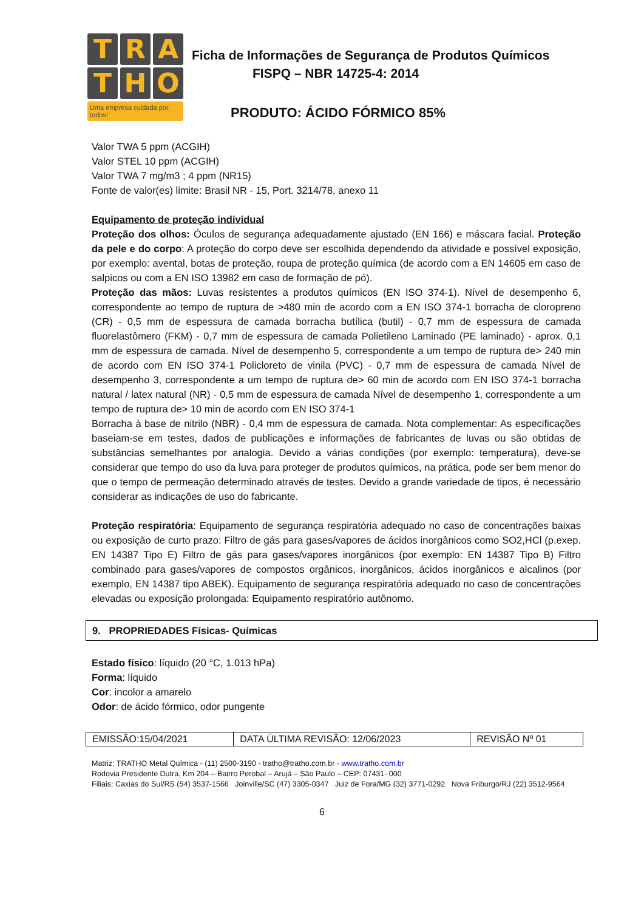T
R
A
T
H
O
Uma empresa cuidada por todos!
Ficha de Informações de Segurança de Produtos Químicos
FISPQ – NBR 14725-4: 2014
PRODUTO: ÁCIDO FÓRMICO 85%
Valor TWA 5 ppm (ACGIH)
Valor STEL 10 ppm (ACGIH)
Valor TWA 7 mg/m3 ; 4 ppm (NR15)
Fonte de valor(es) limite: Brasil NR - 15, Port. 3214/78, anexo 11
Equipamento de proteção individual
Proteção dos olhos: Óculos de segurança adequadamente ajustado (EN 166) e máscara facial. Proteção da pele e do corpo: A proteção do corpo deve ser escolhida dependendo da atividade e possível exposição, por exemplo: avental, botas de proteção, roupa de proteção química (de acordo com a EN 14605 em caso de salpicos ou com a EN ISO 13982 em caso de formação de pó).
Proteção das mãos: Luvas resistentes a produtos químicos (EN ISO 374-1). Nível de desempenho 6, correspondente ao tempo de ruptura de >480 min de acordo com a EN ISO 374-1 borracha de cloropreno (CR) - 0,5 mm de espessura de camada borracha butílica (butil) - 0,7 mm de espessura de camada fluorelastômero (FKM) - 0,7 mm de espessura de camada Polietileno Laminado (PE laminado) - aprox. 0,1 mm de espessura de camada. Nível de desempenho 5, correspondente a um tempo de ruptura de> 240 min de acordo com EN ISO 374-1 Policloreto de vinila (PVC) - 0,7 mm de espessura de camada Nível de desempenho 3, correspondente a um tempo de ruptura de> 60 min de acordo com EN ISO 374-1 borracha natural / latex natural (NR) - 0,5 mm de espessura de camada Nível de desempenho 1, correspondente a um tempo de ruptura de> 10 min de acordo com EN ISO 374-1
Borracha à base de nitrilo (NBR) - 0,4 mm de espessura de camada. Nota complementar: As especificações baseiam-se em testes, dados de publicações e informações de fabricantes de luvas ou são obtidas de substâncias semelhantes por analogia. Devido a várias condições (por exemplo: temperatura), deve-se considerar que tempo do uso da luva para proteger de produtos químicos, na prática, pode ser bem menor do que o tempo de permeação determinado através de testes. Devido a grande variedade de tipos, é necessário considerar as indicações de uso do fabricante.
Proteção respiratória: Equipamento de segurança respiratória adequado no caso de concentrações baixas ou exposição de curto prazo: Filtro de gás para gases/vapores de ácidos inorgânicos como SO2,HCl (p.exep. EN 14387 Tipo E) Filtro de gás para gases/vapores inorgânicos (por exemplo: EN 14387 Tipo B) Filtro combinado para gases/vapores de compostos orgânicos, inorgânicos, ácidos inorgânicos e alcalinos (por exemplo, EN 14387 tipo ABEK). Equipamento de segurança respiratória adequado no caso de concentrações elevadas ou exposição prolongada: Equipamento respiratório autônomo.
9. PROPRIEDADES Físicas- Químicas
Estado físico: líquido (20 °C, 1.013 hPa)
Forma: líquido
Cor: incolor a amarelo
Odor: de ácido fórmico, odor pungente
| EMISSÃO:15/04/2021 | DATA ÚLTIMA REVISÃO: 12/06/2023 | REVISÃO Nº 01 |
Matriz: TRATHO Metal Química - (11) 2500-3190 - tratho@tratho.com.br - www.tratho.com.br
Rodovia Presidente Dutra, Km 204 – Bairro Perobal – Arujá – São Paulo – CEP: 07431- 000
Filiais: Caxias do Sul/RS (54) 3537-1566 Joinville/SC (47) 3305-0347 Juiz de Fora/MG (32) 3771-0292 Nova Friburgo/RJ (22) 3512-9564
6